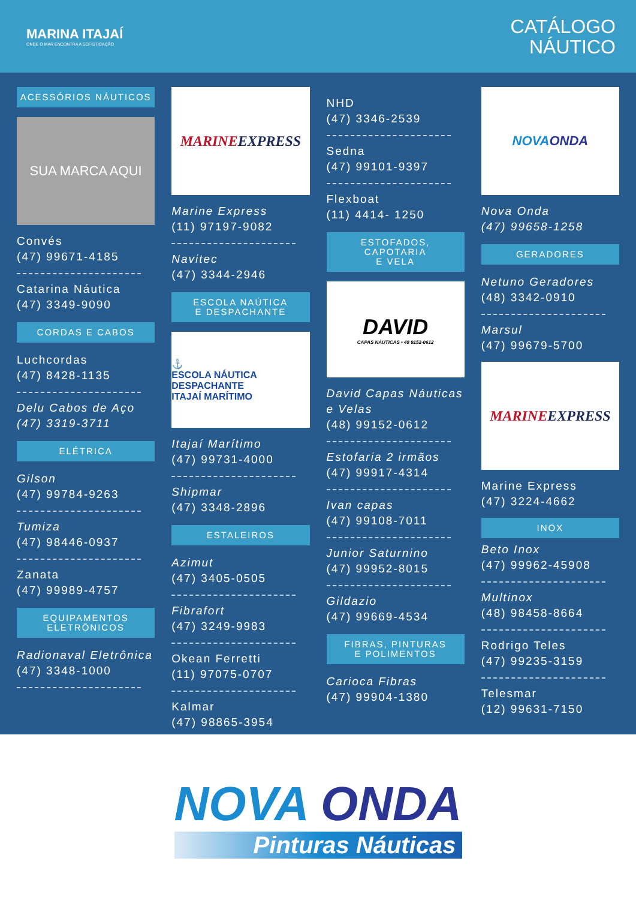MARINA ITAJAÍ
ONDE O MAR ENCONTRA A SOFISTICAÇÃO
CATÁLOGO
NÁUTICO
ACESSÓRIOS NÁUTICOS
SUA MARCA AQUI
Convés
(47) 99671-4185
Catarina Náutica
(47) 3349-9090
CORDAS E CABOS
Luchcordas
(47) 8428-1135
Delu Cabos de Aço
(47) 3319-3711
ELÉTRICA
Gilson
(47) 99784-9263
Tumiza
(47) 98446-0937
Zanata
(47) 99989-4757
EQUIPAMENTOS
ELETRÔNICOS
Radionaval Eletrônica
(47) 3348-1000
MARINE EXPRESS
Marine Express
(11) 97197-9082
Navitec
(47) 3344-2946
ESCOLA NAÚTICA
E DESPACHANTE
⚓
ESCOLA NÁUTICA DESPACHANTE
ITAJAÍ MARÍTIMO
Itajaí Marítimo
(47) 99731-4000
Shipmar
(47) 3348-2896
ESTALEIROS
Azimut
(47) 3405-0505
Fibrafort
(47) 3249-9983
Okean Ferretti
(11) 97075-0707
Kalmar
(47) 98865-3954
NHD
(47) 3346-2539
Sedna
(47) 99101-9397
Flexboat
(11) 4414- 1250
ESTOFADOS,
CAPOTARIA
E VELA
DAVID
CAPAS NÁUTICAS • 48 9152-0612
David Capas Náuticas e Velas
(48) 99152-0612
Estofaria 2 irmãos
(47) 99917-4314
Ivan capas
(47) 99108-7011
Junior Saturnino
(47) 99952-8015
Gildazio
(47) 99669-4534
FIBRAS, PINTURAS
E POLIMENTOS
Carioca Fibras
(47) 99904-1380
NOVA ONDA
Nova Onda
(47) 99658-1258
GERADORES
Netuno Geradores
(48) 3342-0910
Marsul
(47) 99679-5700
MARINE EXPRESS
Marine Express
(47) 3224-4662
INOX
Beto Inox
(47) 99962-45908
Multinox
(48) 98458-8664
Rodrigo Teles
(47) 99235-3159
Telesmar
(12) 99631-7150
NOVA ONDA
Pinturas Náuticas